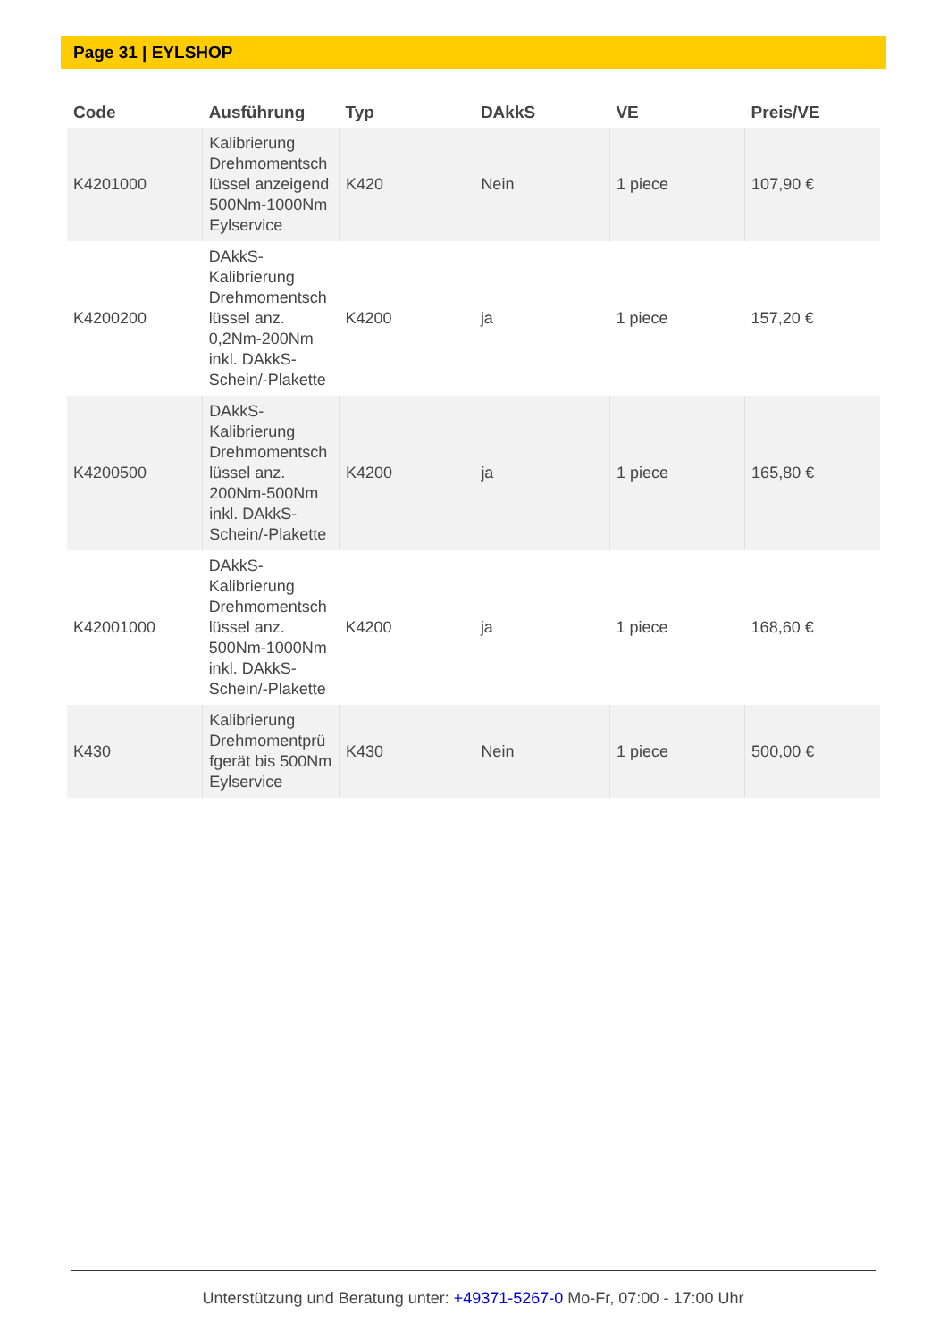Page 31 | EYLSHOP
| Code | Ausführung | Typ | DAkkS | VE | Preis/VE |
| --- | --- | --- | --- | --- | --- |
| K4201000 | Kalibrierung Drehmomentsch lüssel anzeigend 500Nm-1000Nm Eylservice | K420 | Nein | 1 piece | 107,90 € |
| K4200200 | DAkkS-Kalibrierung Drehmomentsch lüssel anz. 0,2Nm-200Nm inkl. DAkkS-Schein/-Plakette | K4200 | ja | 1 piece | 157,20 € |
| K4200500 | DAkkS-Kalibrierung Drehmomentsch lüssel anz. 200Nm-500Nm inkl. DAkkS-Schein/-Plakette | K4200 | ja | 1 piece | 165,80 € |
| K42001000 | DAkkS-Kalibrierung Drehmomentsch lüssel anz. 500Nm-1000Nm inkl. DAkkS-Schein/-Plakette | K4200 | ja | 1 piece | 168,60 € |
| K430 | Kalibrierung Drehmomentprü fgerät bis 500Nm Eylservice | K430 | Nein | 1 piece | 500,00 € |
Unterstützung und Beratung unter: +49371-5267-0 Mo-Fr, 07:00 - 17:00 Uhr